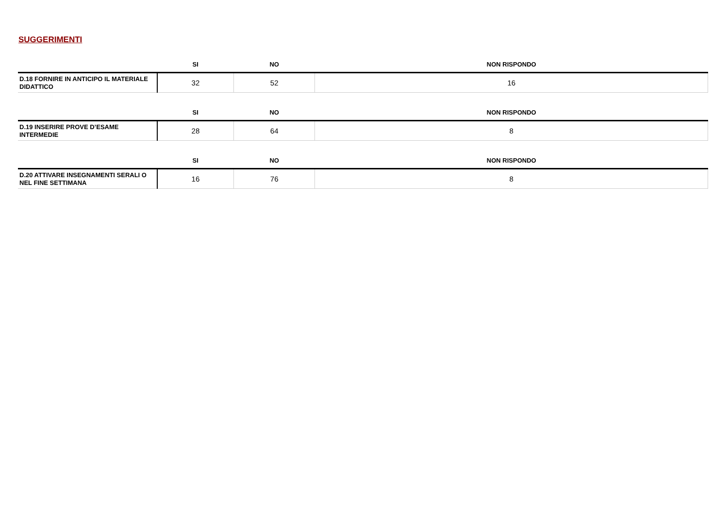SUGGERIMENTI
| | SI | NO | NON RISPONDO |
| --- | --- | --- | --- |
| D.18 FORNIRE IN ANTICIPO IL MATERIALE DIDATTICO | 32 | 52 | 16 |
| | SI | NO | NON RISPONDO |
| --- | --- | --- | --- |
| D.19 INSERIRE PROVE D’ESAME INTERMEDIE | 28 | 64 | 8 |
| | SI | NO | NON RISPONDO |
| --- | --- | --- | --- |
| D.20 ATTIVARE INSEGNAMENTI SERALI O NEL FINE SETTIMANA | 16 | 76 | 8 |